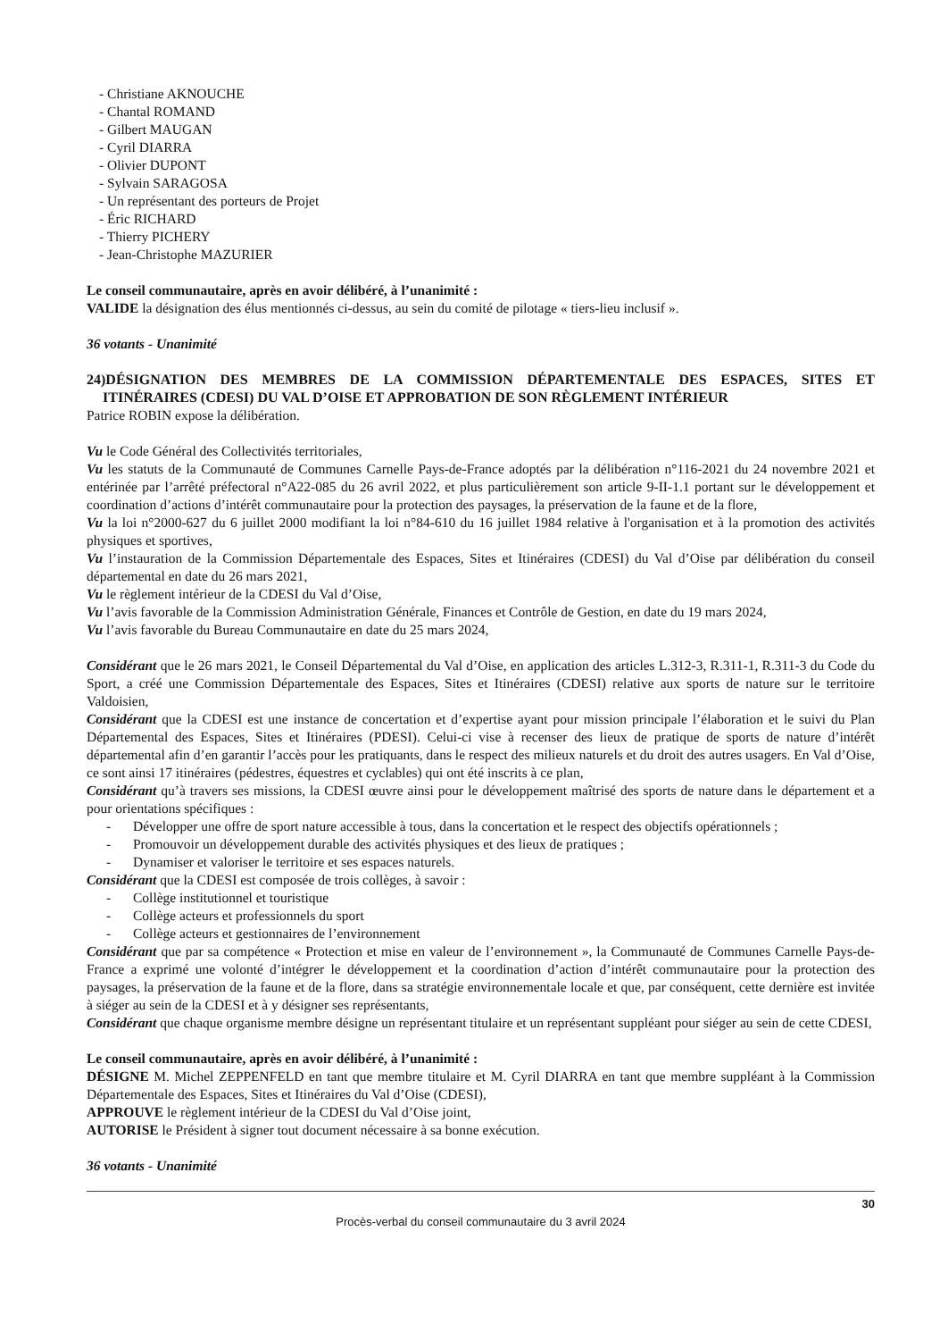- Christiane AKNOUCHE
- Chantal ROMAND
- Gilbert MAUGAN
- Cyril DIARRA
- Olivier DUPONT
- Sylvain SARAGOSA
- Un représentant des porteurs de Projet
- Éric RICHARD
- Thierry PICHERY
- Jean-Christophe MAZURIER
Le conseil communautaire, après en avoir délibéré, à l’unanimité :
VALIDE la désignation des élus mentionnés ci-dessus, au sein du comité de pilotage « tiers-lieu inclusif ».
36 votants - Unanimité
24)DÉSIGNATION DES MEMBRES DE LA COMMISSION DÉPARTEMENTALE DES ESPACES, SITES ET ITINÉRAIRES (CDESI) DU VAL D’OISE ET APPROBATION DE SON RÈGLEMENT INTÉRIEUR
Patrice ROBIN expose la délibération.
Vu le Code Général des Collectivités territoriales,
Vu les statuts de la Communauté de Communes Carnelle Pays-de-France adoptés par la délibération n°116-2021 du 24 novembre 2021 et entérinée par l’arrêté préfectoral n°A22-085 du 26 avril 2022, et plus particulièrement son article 9-II-1.1 portant sur le développement et coordination d’actions d’intérêt communautaire pour la protection des paysages, la préservation de la faune et de la flore,
Vu la loi n°2000-627 du 6 juillet 2000 modifiant la loi n°84-610 du 16 juillet 1984 relative à l'organisation et à la promotion des activités physiques et sportives,
Vu l’instauration de la Commission Départementale des Espaces, Sites et Itinéraires (CDESI) du Val d’Oise par délibération du conseil départemental en date du 26 mars 2021,
Vu le règlement intérieur de la CDESI du Val d’Oise,
Vu l’avis favorable de la Commission Administration Générale, Finances et Contrôle de Gestion, en date du 19 mars 2024,
Vu l’avis favorable du Bureau Communautaire en date du 25 mars 2024,
Considérant que le 26 mars 2021, le Conseil Départemental du Val d’Oise, en application des articles L.312-3, R.311-1, R.311-3 du Code du Sport, a créé une Commission Départementale des Espaces, Sites et Itinéraires (CDESI) relative aux sports de nature sur le territoire Valdoisien,
Considérant que la CDESI est une instance de concertation et d’expertise ayant pour mission principale l’élaboration et le suivi du Plan Départemental des Espaces, Sites et Itinéraires (PDESI). Celui-ci vise à recenser des lieux de pratique de sports de nature d’intérêt départemental afin d’en garantir l’accès pour les pratiquants, dans le respect des milieux naturels et du droit des autres usagers. En Val d’Oise, ce sont ainsi 17 itinéraires (pédestres, équestres et cyclables) qui ont été inscrits à ce plan,
Considérant qu’à travers ses missions, la CDESI œuvre ainsi pour le développement maîtrisé des sports de nature dans le département et a pour orientations spécifiques :
- Développer une offre de sport nature accessible à tous, dans la concertation et le respect des objectifs opérationnels ;
- Promouvoir un développement durable des activités physiques et des lieux de pratiques ;
- Dynamiser et valoriser le territoire et ses espaces naturels.
Considérant que la CDESI est composée de trois collèges, à savoir :
- Collège institutionnel et touristique
- Collège acteurs et professionnels du sport
- Collège acteurs et gestionnaires de l’environnement
Considérant que par sa compétence « Protection et mise en valeur de l’environnement », la Communauté de Communes Carnelle Pays-de-France a exprimé une volonté d’intégrer le développement et la coordination d’action d’intérêt communautaire pour la protection des paysages, la préservation de la faune et de la flore, dans sa stratégie environnementale locale et que, par conséquent, cette dernière est invitée à siéger au sein de la CDESI et à y désigner ses représentants,
Considérant que chaque organisme membre désigne un représentant titulaire et un représentant suppléant pour siéger au sein de cette CDESI,
Le conseil communautaire, après en avoir délibéré, à l’unanimité :
DÉSIGNE M. Michel ZEPPENFELD en tant que membre titulaire et M. Cyril DIARRA en tant que membre suppléant à la Commission Départementale des Espaces, Sites et Itinéraires du Val d’Oise (CDESI),
APPROUVE le règlement intérieur de la CDESI du Val d’Oise joint,
AUTORISE le Président à signer tout document nécessaire à sa bonne exécution.
36 votants - Unanimité
30
Procès-verbal du conseil communautaire du 3 avril 2024